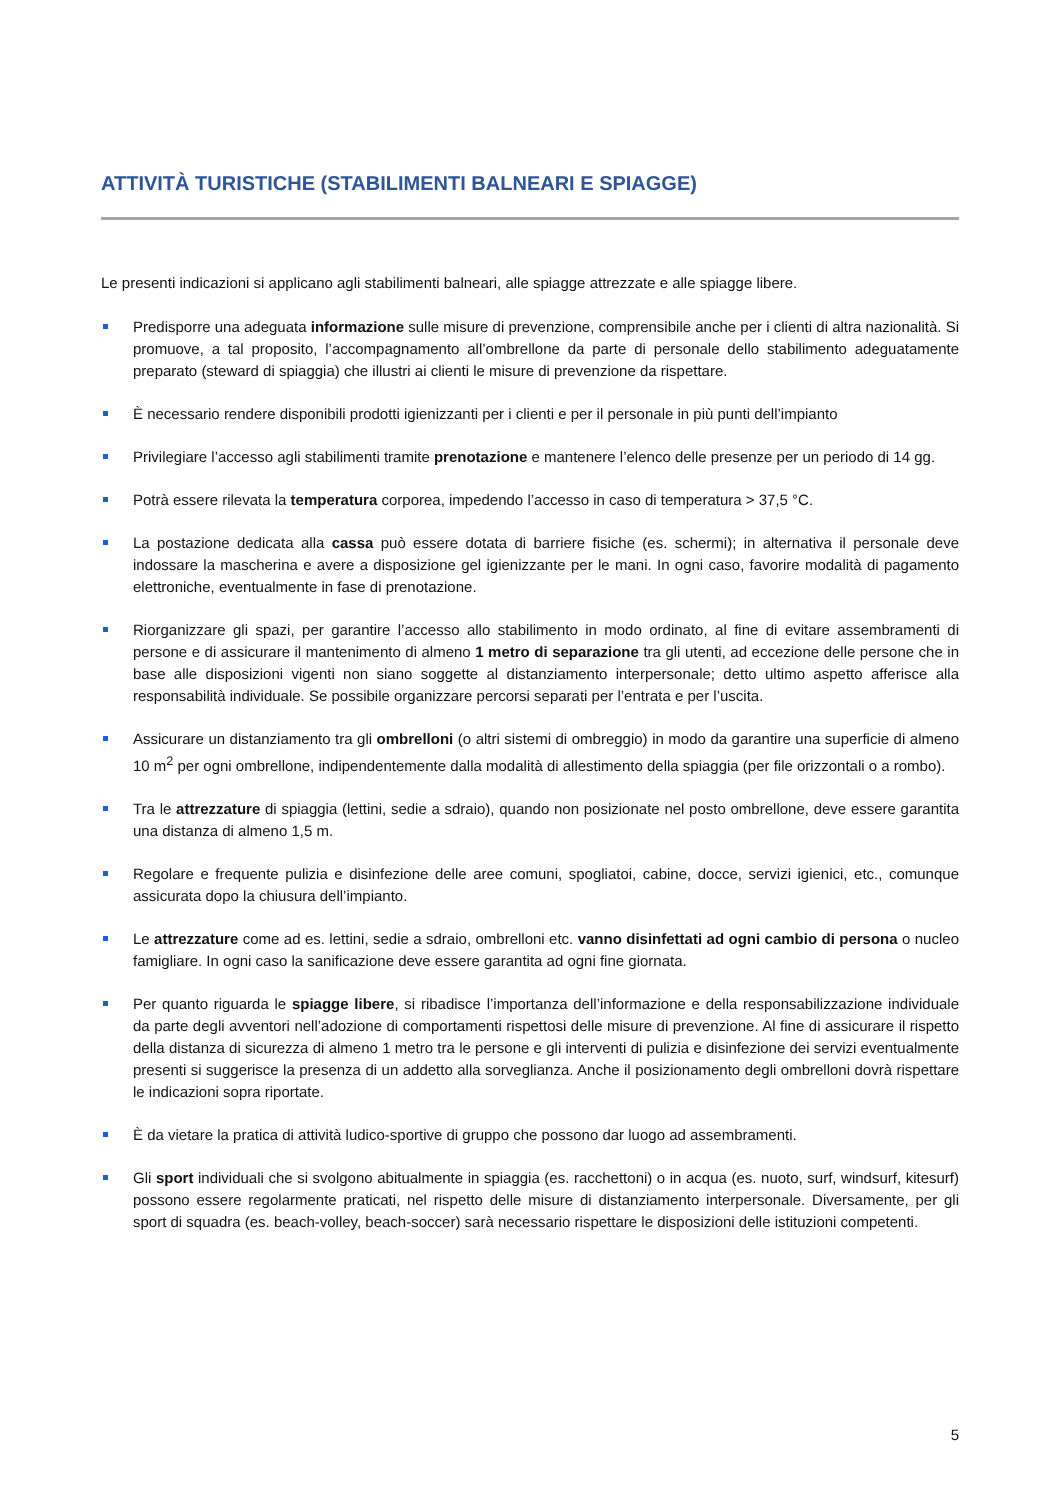ATTIVITÀ TURISTICHE (STABILIMENTI BALNEARI E SPIAGGE)
Le presenti indicazioni si applicano agli stabilimenti balneari, alle spiagge attrezzate e alle spiagge libere.
Predisporre una adeguata informazione sulle misure di prevenzione, comprensibile anche per i clienti di altra nazionalità. Si promuove, a tal proposito, l’accompagnamento all’ombrellone da parte di personale dello stabilimento adeguatamente preparato (steward di spiaggia) che illustri ai clienti le misure di prevenzione da rispettare.
È necessario rendere disponibili prodotti igienizzanti per i clienti e per il personale in più punti dell’impianto
Privilegiare l’accesso agli stabilimenti tramite prenotazione e mantenere l’elenco delle presenze per un periodo di 14 gg.
Potrà essere rilevata la temperatura corporea, impedendo l’accesso in caso di temperatura > 37,5 °C.
La postazione dedicata alla cassa può essere dotata di barriere fisiche (es. schermi); in alternativa il personale deve indossare la mascherina e avere a disposizione gel igienizzante per le mani. In ogni caso, favorire modalità di pagamento elettroniche, eventualmente in fase di prenotazione.
Riorganizzare gli spazi, per garantire l’accesso allo stabilimento in modo ordinato, al fine di evitare assembramenti di persone e di assicurare il mantenimento di almeno 1 metro di separazione tra gli utenti, ad eccezione delle persone che in base alle disposizioni vigenti non siano soggette al distanziamento interpersonale; detto ultimo aspetto afferisce alla responsabilità individuale. Se possibile organizzare percorsi separati per l’entrata e per l’uscita.
Assicurare un distanziamento tra gli ombrelloni (o altri sistemi di ombreggio) in modo da garantire una superficie di almeno 10 m<sup>2</sup> per ogni ombrellone, indipendentemente dalla modalità di allestimento della spiaggia (per file orizzontali o a rombo).
Tra le attrezzature di spiaggia (lettini, sedie a sdraio), quando non posizionate nel posto ombrellone, deve essere garantita una distanza di almeno 1,5 m.
Regolare e frequente pulizia e disinfezione delle aree comuni, spogliatoi, cabine, docce, servizi igienici, etc., comunque assicurata dopo la chiusura dell’impianto.
Le attrezzature come ad es. lettini, sedie a sdraio, ombrelloni etc. vanno disinfettati ad ogni cambio di persona o nucleo famigliare. In ogni caso la sanificazione deve essere garantita ad ogni fine giornata.
Per quanto riguarda le spiagge libere, si ribadisce l’importanza dell’informazione e della responsabilizzazione individuale da parte degli avventori nell’adozione di comportamenti rispettosi delle misure di prevenzione. Al fine di assicurare il rispetto della distanza di sicurezza di almeno 1 metro tra le persone e gli interventi di pulizia e disinfezione dei servizi eventualmente presenti si suggerisce la presenza di un addetto alla sorveglianza. Anche il posizionamento degli ombrelloni dovrà rispettare le indicazioni sopra riportate.
È da vietare la pratica di attività ludico-sportive di gruppo che possono dar luogo ad assembramenti.
Gli sport individuali che si svolgono abitualmente in spiaggia (es. racchettoni) o in acqua (es. nuoto, surf, windsurf, kitesurf) possono essere regolarmente praticati, nel rispetto delle misure di distanziamento interpersonale. Diversamente, per gli sport di squadra (es. beach-volley, beach-soccer) sarà necessario rispettare le disposizioni delle istituzioni competenti.
5